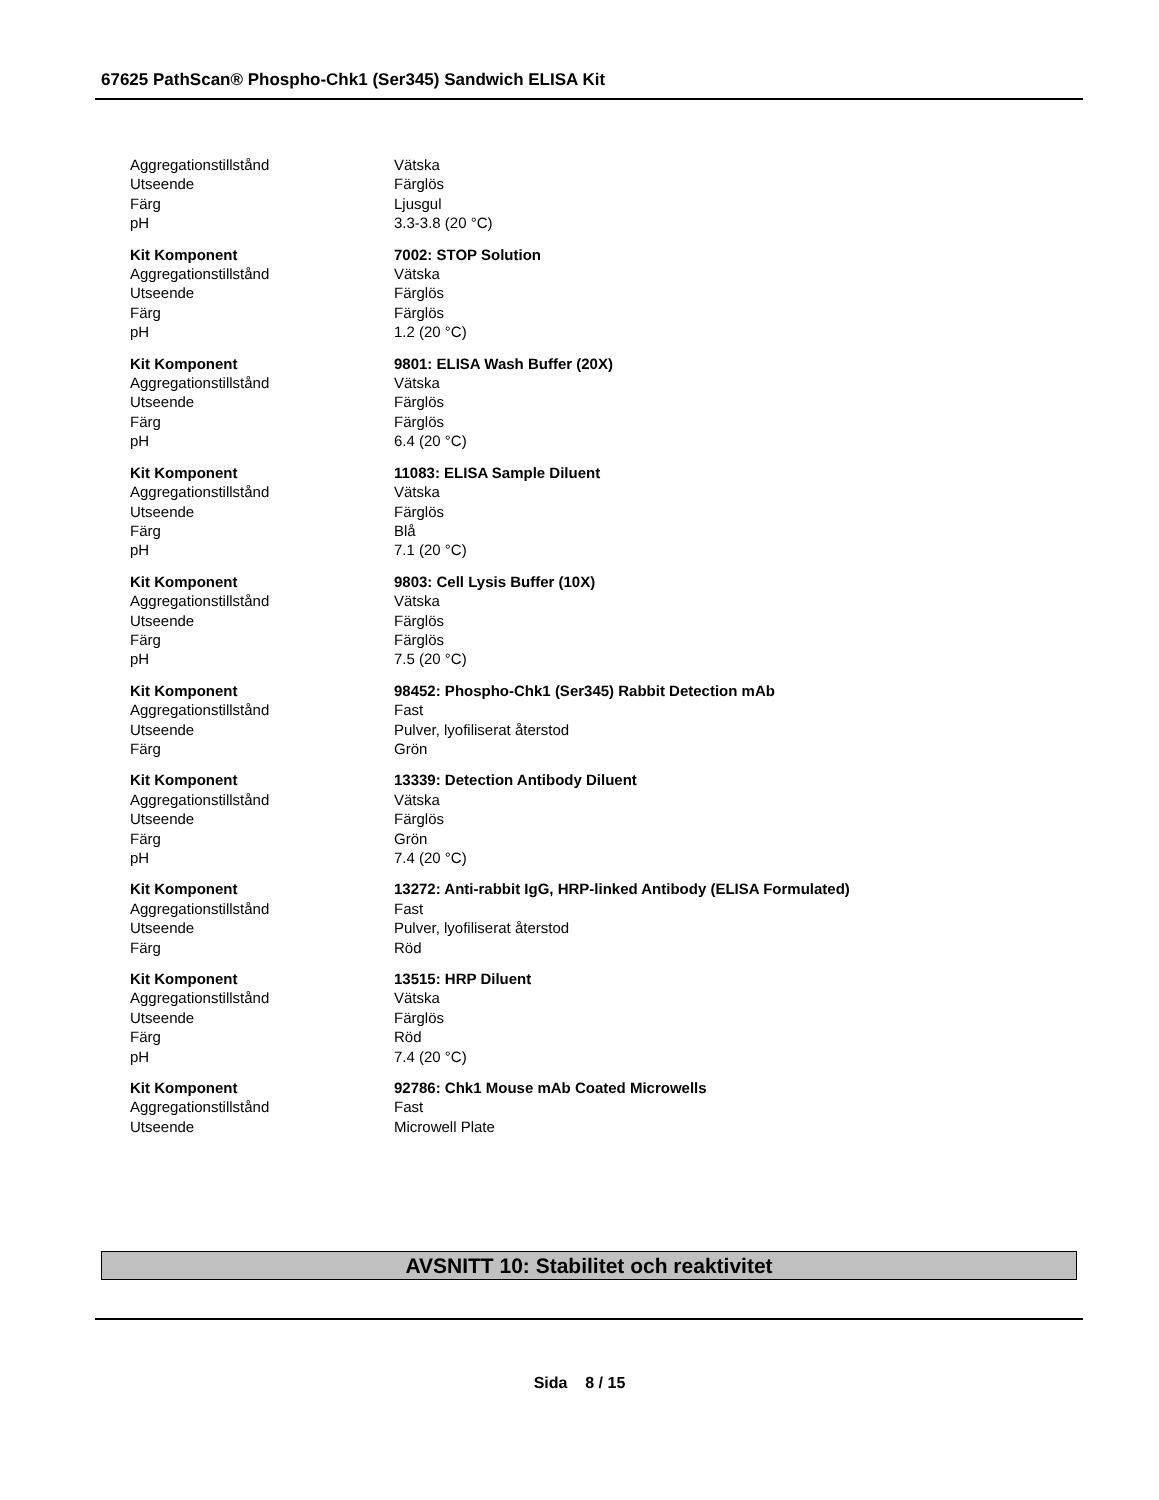67625 PathScan® Phospho-Chk1 (Ser345) Sandwich ELISA Kit
| Aggregationstillstånd | Vätska |
| Utseende | Färglös |
| Färg | Ljusgul |
| pH | 3.3-3.8 (20 °C) |
| Kit Komponent | 7002: STOP Solution |
| Aggregationstillstånd | Vätska |
| Utseende | Färglös |
| Färg | Färglös |
| pH | 1.2 (20 °C) |
| Kit Komponent | 9801: ELISA Wash Buffer (20X) |
| Aggregationstillstånd | Vätska |
| Utseende | Färglös |
| Färg | Färglös |
| pH | 6.4 (20 °C) |
| Kit Komponent | 11083: ELISA Sample Diluent |
| Aggregationstillstånd | Vätska |
| Utseende | Färglös |
| Färg | Blå |
| pH | 7.1 (20 °C) |
| Kit Komponent | 9803: Cell Lysis Buffer (10X) |
| Aggregationstillstånd | Vätska |
| Utseende | Färglös |
| Färg | Färglös |
| pH | 7.5 (20 °C) |
| Kit Komponent | 98452: Phospho-Chk1 (Ser345) Rabbit Detection mAb |
| Aggregationstillstånd | Fast |
| Utseende | Pulver, lyofiliserat återstod |
| Färg | Grön |
| Kit Komponent | 13339: Detection Antibody Diluent |
| Aggregationstillstånd | Vätska |
| Utseende | Färglös |
| Färg | Grön |
| pH | 7.4 (20 °C) |
| Kit Komponent | 13272: Anti-rabbit IgG, HRP-linked Antibody (ELISA Formulated) |
| Aggregationstillstånd | Fast |
| Utseende | Pulver, lyofiliserat återstod |
| Färg | Röd |
| Kit Komponent | 13515: HRP Diluent |
| Aggregationstillstånd | Vätska |
| Utseende | Färglös |
| Färg | Röd |
| pH | 7.4 (20 °C) |
| Kit Komponent | 92786: Chk1 Mouse mAb Coated Microwells |
| Aggregationstillstånd | Fast |
| Utseende | Microwell Plate |
AVSNITT 10: Stabilitet och reaktivitet
Sida 8 / 15